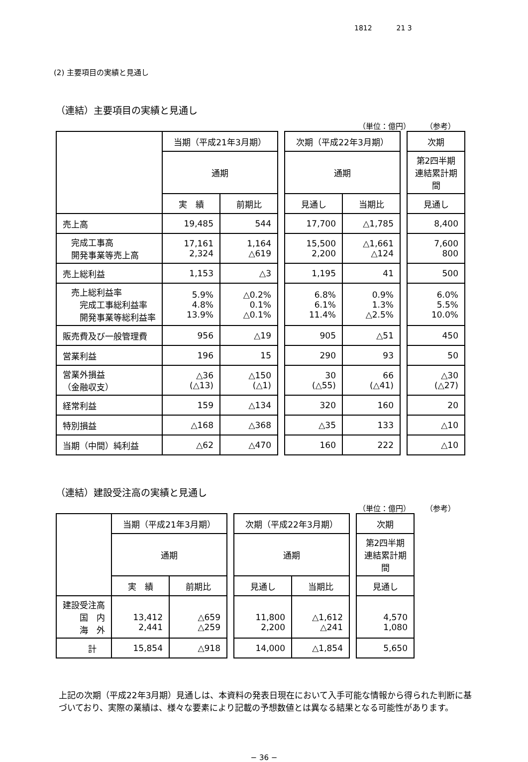1812 21 3
(2) 主要項目の実績と見通し
（連結）主要項目の実績と見通し
（単位：億円） （参考）
| | 当期（平成21年3月期） | | | 次期（平成22年3月期） | | | 次期 |
| | 通期 | | | 通期 | | | 第2四半期 連結累計期間 |
| | 実 績 | 前期比 | | 見通し | 当期比 | | 見通し |
| 売上高 | 19,485 | 544 | | 17,700 | △1,785 | | 8,400 |
| 完成工事高 開発事業等売上高 | 17,161 2,324 | 1,164 △619 | | 15,500 2,200 | △1,661 △124 | | 7,600 800 |
| 売上総利益 | 1,153 | △3 | | 1,195 | 41 | | 500 |
| 売上総利益率 完成工事総利益率 開発事業等総利益率 | 5.9% 4.8% 13.9% | △0.2% 0.1% △0.1% | | 6.8% 6.1% 11.4% | 0.9% 1.3% △2.5% | | 6.0% 5.5% 10.0% |
| 販売費及び一般管理費 | 956 | △19 | | 905 | △51 | | 450 |
| 営業利益 | 196 | 15 | | 290 | 93 | | 50 |
| 営業外損益 （金融収支） | △36 (△13) | △150 (△1) | | 30 (△55) | 66 (△41) | | △30 (△27) |
| 経常利益 | 159 | △134 | | 320 | 160 | | 20 |
| 特別損益 | △168 | △368 | | △35 | 133 | | △10 |
| 当期（中間）純利益 | △62 | △470 | | 160 | 222 | | △10 |
（連結）建設受注高の実績と見通し
（単位：億円） （参考）
| | 当期（平成21年3月期） | | | 次期（平成22年3月期） | | | 次期 |
| | 通期 | | | 通期 | | | 第2四半期 連結累計期間 |
| | 実 績 | 前期比 | | 見通し | 当期比 | | 見通し |
| 建設受注高 国 内 海 外 | 13,412 2,441 | △659 △259 | | 11,800 2,200 | △1,612 △241 | | 4,570 1,080 |
| 計 | 15,854 | △918 | | 14,000 | △1,854 | | 5,650 |
上記の次期（平成22年3月期）見通しは、本資料の発表日現在において入手可能な情報から得られた判断に基づいており、実際の業績は、様々な要素により記載の予想数値とは異なる結果となる可能性があります。
− 36 −